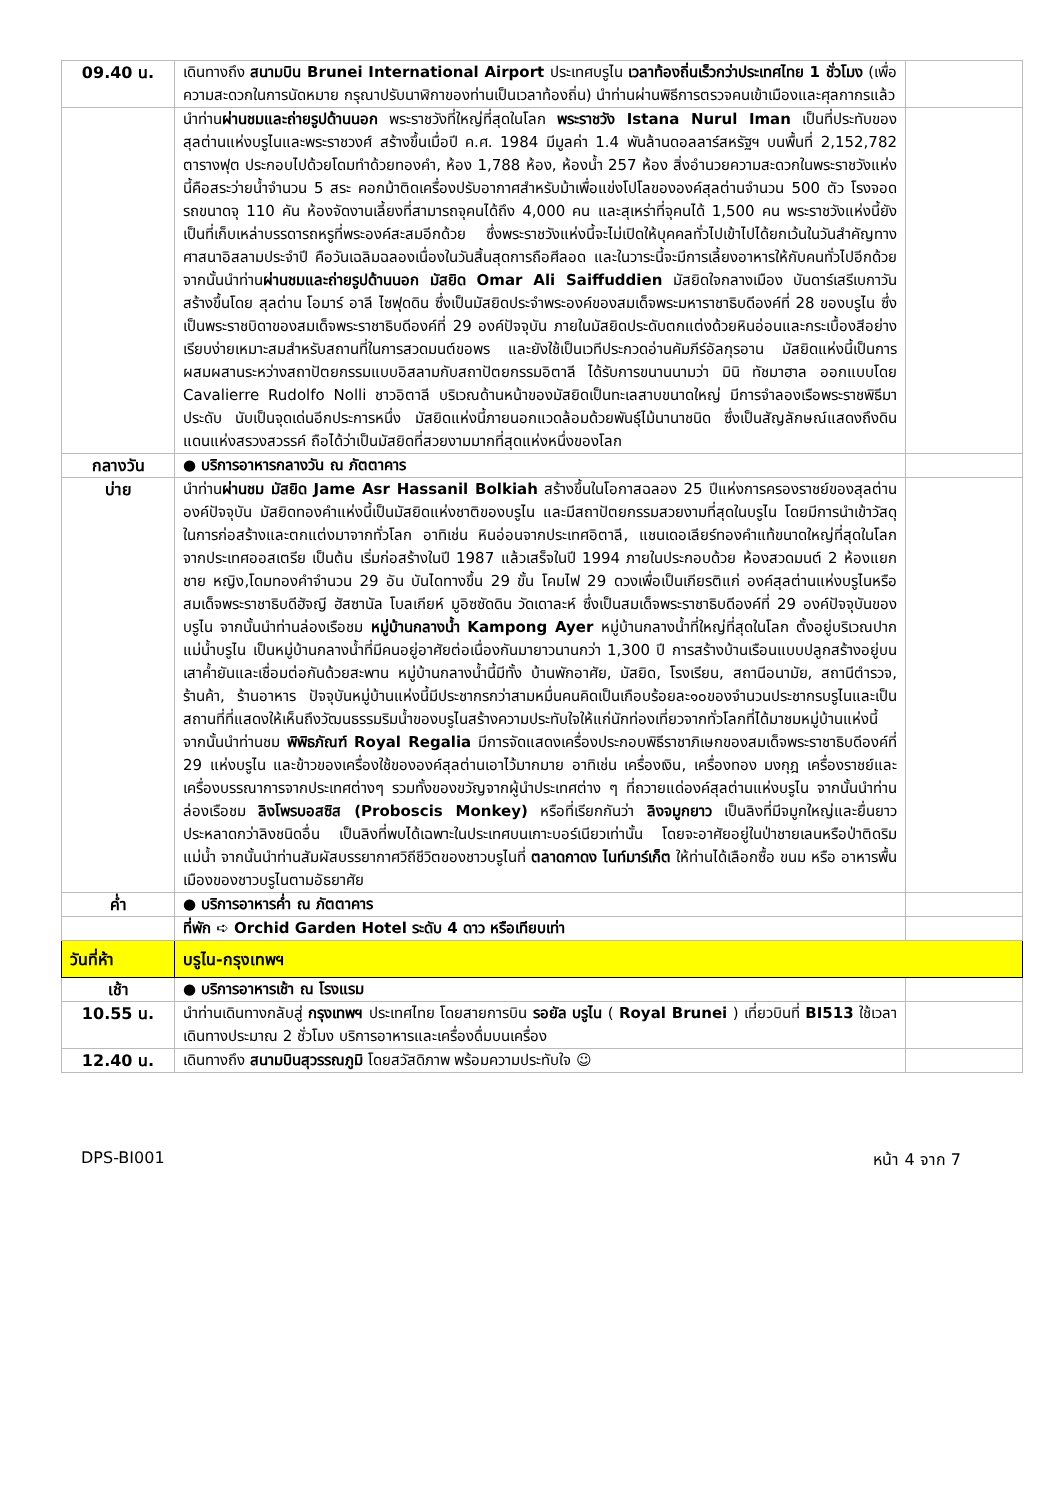| 09.40 น. | เดินทางถึง สนามบิน Brunei International Airport ประเทศบรูไน เวลาท้องถิ่นเร็วกว่าประเทศไทย 1 ชั่วโมง (เพื่อความสะดวกในการนัดหมาย กรุณาปรับนาฬิกาของท่านเป็นเวลาท้องถิ่น) นำท่านผ่านพิธีการตรวจคนเข้าเมืองและศุลกากรแล้ว | |
| | นำท่าน ผ่านชมและถ่ายรูปด้านนอก พระราชวังที่ใหญ่ที่สุดในโลก พระราชวัง Istana Nurul Iman เป็นที่ประทับของสุลต่านแห่งบรูไนและพระราชวงศ์ สร้างขึ้นเมื่อปี ค.ศ. 1984 มีมูลค่า 1.4 พันล้านดอลลาร์สหรัฐฯ บนพื้นที่ 2,152,782 ตารางฟุต ประกอบไปด้วยโดมทำด้วยทองคำ, ห้อง 1,788 ห้อง, ห้องน้ำ 257 ห้อง สิ่งอำนวยความสะดวกในพระราชวังแห่งนี้คือสระว่ายน้ำจำนวน 5 สระ คอกม้าติดเครื่องปรับอากาศสำหรับม้าเพื่อแข่งโปโลขององค์สุลต่านจำนวน 500 ตัว โรงจอดรถขนาดจุ 110 คัน ห้องจัดงานเลี้ยงที่สามารถจุคนได้ถึง 4,000 คน และสุเหร่าที่จุคนได้ 1,500 คน พระราชวังแห่งนี้ยังเป็นที่เก็บเหล่าบรรดารถหรูที่พระองค์สะสมอีกด้วย ซึ่งพระราชวังแห่งนี้จะไม่เปิดให้บุคคลทั่วไปเข้าไปได้ยกเว้นในวันสำคัญทางศาสนาอิสลามประจำปี คือวันเฉลิมฉลองเนื่องในวันสิ้นสุดการถือศีลอด และในวาระนี้จะมีการเลี้ยงอาหารให้กับคนทั่วไปอีกด้วย จากนั้นนำท่าน ผ่านชมและถ่ายรูปด้านนอก มัสยิด Omar Ali Saiffuddien มัสยิดใจกลางเมือง บันดาร์เสรีเบกาวัน สร้างขึ้นโดย สุลต่าน โอมาร์ อาลี ไซฟุดดิน ซึ่งเป็นมัสยิดประจำพระองค์ของสมเด็จพระมหาราชาธิบดีองค์ที่ 28 ของบรูไน ซึ่งเป็นพระราชบิดาของสมเด็จพระราชาธิบดีองค์ที่ 29 องค์ปัจจุบัน ภายในมัสยิดประดับตกแต่งด้วยหินอ่อนและกระเบื้องสีอย่างเรียบง่ายเหมาะสมสำหรับสถานที่ในการสวดมนต์ขอพร และยังใช้เป็นเวทีประกวดอ่านคัมภีร์อัลกุรอาน มัสยิดแห่งนี้เป็นการผสมผสานระหว่างสถาปัตยกรรมแบบอิสลามกับสถาปัตยกรรมอิตาลี ได้รับการขนานนามว่า มินิ ทัชมาฮาล ออกแบบโดย Cavalierre Rudolfo Nolli ชาวอิตาลี บริเวณด้านหน้าของมัสยิดเป็นทะเลสาบขนาดใหญ่ มีการจำลองเรือพระราชพิธีมาประดับ นับเป็นจุดเด่นอีกประการหนึ่ง มัสยิดแห่งนี้ภายนอกแวดล้อมด้วยพันธุ์ไม้นานาชนิด ซึ่งเป็นสัญลักษณ์แสดงถึงดินแดนแห่งสรวงสวรรค์ ถือได้ว่าเป็นมัสยิดที่สวยงามมากที่สุดแห่งหนึ่งของโลก | |
| กลางวัน | ● บริการอาหารกลางวัน ณ ภัตตาคาร | |
| บ่าย | นำท่าน ผ่านชม มัสยิด Jame Asr Hassanil Bolkiah สร้างขึ้นในโอกาสฉลอง 25 ปีแห่งการครองราชย์ของสุลต่านองค์ปัจจุบัน มัสยิดทองคำแห่งนี้เป็นมัสยิดแห่งชาติของบรูไน และมีสถาปัตยกรรมสวยงามที่สุดในบรูไน โดยมีการนำเข้าวัสดุในการก่อสร้างและตกแต่งมาจากทั่วโลก อาทิเช่น หินอ่อนจากประเทศอิตาลี, แชนเดอเลียร์ทองคำแท้ขนาดใหญ่ที่สุดในโลกจากประเทศออสเตรีย เป็นต้น เริ่มก่อสร้างในปี 1987 แล้วเสร็จในปี 1994 ภายในประกอบด้วย ห้องสวดมนต์ 2 ห้องแยกชาย หญิง,โดมทองคำจำนวน 29 อัน บันไดทางขึ้น 29 ขั้น โคมไฟ 29 ดวงเพื่อเป็นเกียรติแก่ องค์สุลต่านแห่งบรูไนหรือสมเด็จพระราชาธิบดีฮัจญี ฮัสซานัล โบลเกียห์ มูอิซซัดดิน วัดเดาละห์ ซึ่งเป็นสมเด็จพระราชาธิบดีองค์ที่ 29 องค์ปัจจุบันของบรูไน จากนั้นนำท่านล่องเรือชม หมู่บ้านกลางน้ำ Kampong Ayer หมู่บ้านกลางน้ำที่ใหญ่ที่สุดในโลก ตั้งอยู่บริเวณปากแม่น้ำบรูไน เป็นหมู่บ้านกลางน้ำที่มีคนอยู่อาศัยต่อเนื่องกันมายาวนานกว่า 1,300 ปี การสร้างบ้านเรือนแบบปลูกสร้างอยู่บนเสาค้ำยันและเชื่อมต่อกันด้วยสะพาน หมู่บ้านกลางน้ำนี้มีทั้ง บ้านพักอาศัย, มัสยิด, โรงเรียน, สถานีอนามัย, สถานีตำรวจ, ร้านค้า, ร้านอาหาร ปัจจุบันหมู่บ้านแห่งนี้มีประชากรกว่าสามหมื่นคนคิดเป็นเกือบร้อยละ๑๐ของจำนวนประชากรบรูไนและเป็นสถานที่ที่แสดงให้เห็นถึงวัฒนธรรมริมน้ำของบรูไนสร้างความประทับใจให้แก่นักท่องเที่ยวจากทั่วโลกที่ได้มาชมหมู่บ้านแห่งนี้ จากนั้นนำท่านชม พิพิธภัณฑ์ Royal Regalia มีการจัดแสดงเครื่องประกอบพิธีราชาภิเษกของสมเด็จพระราชาธิบดีองค์ที่ 29 แห่งบรูไน และข้าวของเครื่องใช้ขององค์สุลต่านเอาไว้มากมาย อาทิเช่น เครื่องเงิน, เครื่องทอง มงกุฎ เครื่องราชย์และเครื่องบรรณาการจากประเทศต่างๆ รวมทั้งของขวัญจากผู้นำประเทศต่าง ๆ ที่ถวายแด่องค์สุลต่านแห่งบรูไน จากนั้นนำท่าน ล่องเรือชม ลิงโพรบอสซิส (Proboscis Monkey) หรือที่เรียกกันว่า ลิงจมูกยาว เป็นลิงที่มีจมูกใหญ่และยื่นยาวประหลาดกว่าลิงชนิดอื่น เป็นลิงที่พบได้เฉพาะในประเทศบนเกาะบอร์เนียวเท่านั้น โดยจะอาศัยอยู่ในป่าชายเลนหรือป่าติดริมแม่น้ำ จากนั้นนำท่านสัมผัสบรรยากาศวิถีชีวิตของชาวบรูไนที่ ตลาดกาดง ไนท์มาร์เก็ต ให้ท่านได้เลือกซื้อ ขนม หรือ อาหารพื้นเมืองของชาวบรูไนตามอัธยาศัย | |
| ค่ำ | ● บริการอาหารค่ำ ณ ภัตตาคาร | |
| | ที่พัก ➪ Orchid Garden Hotel ระดับ 4 ดาว หรือเทียบเท่า | |
| วันที่ห้า | บรูไน-กรุงเทพฯ | |
| เช้า | ● บริการอาหารเช้า ณ โรงแรม | |
| 10.55 น. | นำท่านเดินทางกลับสู่ กรุงเทพฯ ประเทศไทย โดยสายการบิน รอยัล บรูไน ( Royal Brunei ) เที่ยวบินที่ BI513 ใช้เวลาเดินทางประมาณ 2 ชั่วโมง บริการอาหารและเครื่องดื่มบนเครื่อง | |
| 12.40 น. | เดินทางถึง สนามบินสุวรรณภูมิ โดยสวัสดิภาพ พร้อมความประทับใจ ☺ | |
DPS-BI001 หน้า 4 จาก 7